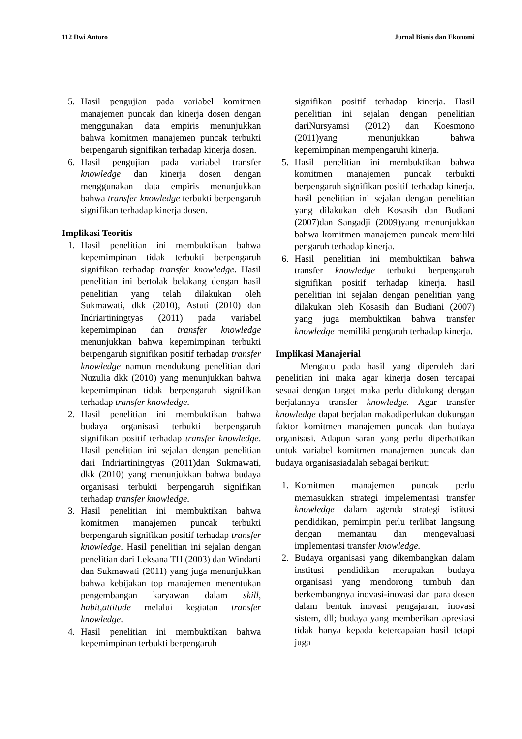112 Dwi Antoro Jurnal Bisnis dan Ekonomi
5. Hasil pengujian pada variabel komitmen manajemen puncak dan kinerja dosen dengan menggunakan data empiris menunjukkan bahwa komitmen manajemen puncak terbukti berpengaruh signifikan terhadap kinerja dosen.
6. Hasil pengujian pada variabel transfer knowledge dan kinerja dosen dengan menggunakan data empiris menunjukkan bahwa transfer knowledge terbukti berpengaruh signifikan terhadap kinerja dosen.
Implikasi Teoritis
1. Hasil penelitian ini membuktikan bahwa kepemimpinan tidak terbukti berpengaruh signifikan terhadap transfer knowledge. Hasil penelitian ini bertolak belakang dengan hasil penelitian yang telah dilakukan oleh Sukmawati, dkk (2010), Astuti (2010) dan Indriartiningtyas (2011) pada variabel kepemimpinan dan transfer knowledge menunjukkan bahwa kepemimpinan terbukti berpengaruh signifikan positif terhadap transfer knowledge namun mendukung penelitian dari Nuzulia dkk (2010) yang menunjukkan bahwa kepemimpinan tidak berpengaruh signifikan terhadap transfer knowledge.
2. Hasil penelitian ini membuktikan bahwa budaya organisasi terbukti berpengaruh signifikan positif terhadap transfer knowledge. Hasil penelitian ini sejalan dengan penelitian dari Indriartiningtyas (2011)dan Sukmawati, dkk (2010) yang menunjukkan bahwa budaya organisasi terbukti berpengaruh signifikan terhadap transfer knowledge.
3. Hasil penelitian ini membuktikan bahwa komitmen manajemen puncak terbukti berpengaruh signifikan positif terhadap transfer knowledge. Hasil penelitian ini sejalan dengan penelitian dari Leksana TH (2003) dan Windarti dan Sukmawati (2011) yang juga menunjukkan bahwa kebijakan top manajemen menentukan pengembangan karyawan dalam skill, habit,attitude melalui kegiatan transfer knowledge.
4. Hasil penelitian ini membuktikan bahwa kepemimpinan terbukti berpengaruh
signifikan positif terhadap kinerja. Hasil penelitian ini sejalan dengan penelitian dariNursyamsi (2012) dan Koesmono (2011)yang menunjukkan bahwa kepemimpinan mempengaruhi kinerja.
5. Hasil penelitian ini membuktikan bahwa komitmen manajemen puncak terbukti berpengaruh signifikan positif terhadap kinerja. hasil penelitian ini sejalan dengan penelitian yang dilakukan oleh Kosasih dan Budiani (2007)dan Sangadji (2009)yang menunjukkan bahwa komitmen manajemen puncak memiliki pengaruh terhadap kinerja.
6. Hasil penelitian ini membuktikan bahwa transfer knowledge terbukti berpengaruh signifikan positif terhadap kinerja. hasil penelitian ini sejalan dengan penelitian yang dilakukan oleh Kosasih dan Budiani (2007) yang juga membuktikan bahwa transfer knowledge memiliki pengaruh terhadap kinerja.
Implikasi Manajerial
Mengacu pada hasil yang diperoleh dari penelitian ini maka agar kinerja dosen tercapai sesuai dengan target maka perlu didukung dengan berjalannya transfer knowledge. Agar transfer knowledge dapat berjalan makadiperlukan dukungan faktor komitmen manajemen puncak dan budaya organisasi. Adapun saran yang perlu diperhatikan untuk variabel komitmen manajemen puncak dan budaya organisasiadalah sebagai berikut:
1. Komitmen manajemen puncak perlu memasukkan strategi impelementasi transfer knowledge dalam agenda strategi istitusi pendidikan, pemimpin perlu terlibat langsung dengan memantau dan mengevaluasi implementasi transfer knowledge.
2. Budaya organisasi yang dikembangkan dalam institusi pendidikan merupakan budaya organisasi yang mendorong tumbuh dan berkembangnya inovasi-inovasi dari para dosen dalam bentuk inovasi pengajaran, inovasi sistem, dll; budaya yang memberikan apresiasi tidak hanya kepada ketercapaian hasil tetapi juga